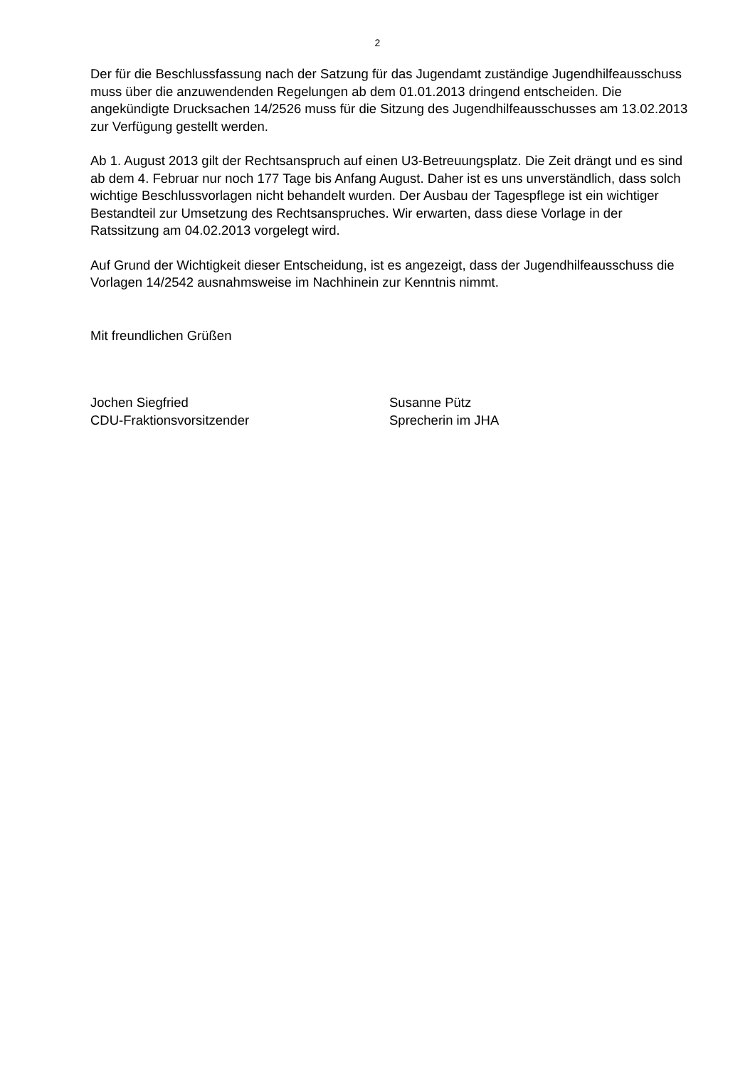2
Der für die Beschlussfassung nach der Satzung für das Jugendamt zuständige Jugendhilfeausschuss muss über die anzuwendenden Regelungen ab dem 01.01.2013 dringend entscheiden. Die angekündigte Drucksachen 14/2526 muss für die Sitzung des Jugendhilfeausschusses am 13.02.2013 zur Verfügung gestellt werden.
Ab 1. August 2013 gilt der Rechtsanspruch auf einen U3-Betreuungsplatz. Die Zeit drängt und es sind ab dem 4. Februar nur noch 177 Tage bis Anfang August. Daher ist es uns unverständlich, dass solch wichtige Beschlussvorlagen nicht behandelt wurden. Der Ausbau der Tagespflege ist ein wichtiger Bestandteil zur Umsetzung des Rechtsanspruches. Wir erwarten, dass diese Vorlage in der Ratssitzung am 04.02.2013 vorgelegt wird.
Auf Grund der Wichtigkeit dieser Entscheidung, ist es angezeigt, dass der Jugendhilfeausschuss die Vorlagen 14/2542 ausnahmsweise im Nachhinein zur Kenntnis nimmt.
Mit freundlichen Grüßen
Jochen Siegfried
CDU-Fraktionsvorsitzender
Susanne Pütz
Sprecherin im JHA